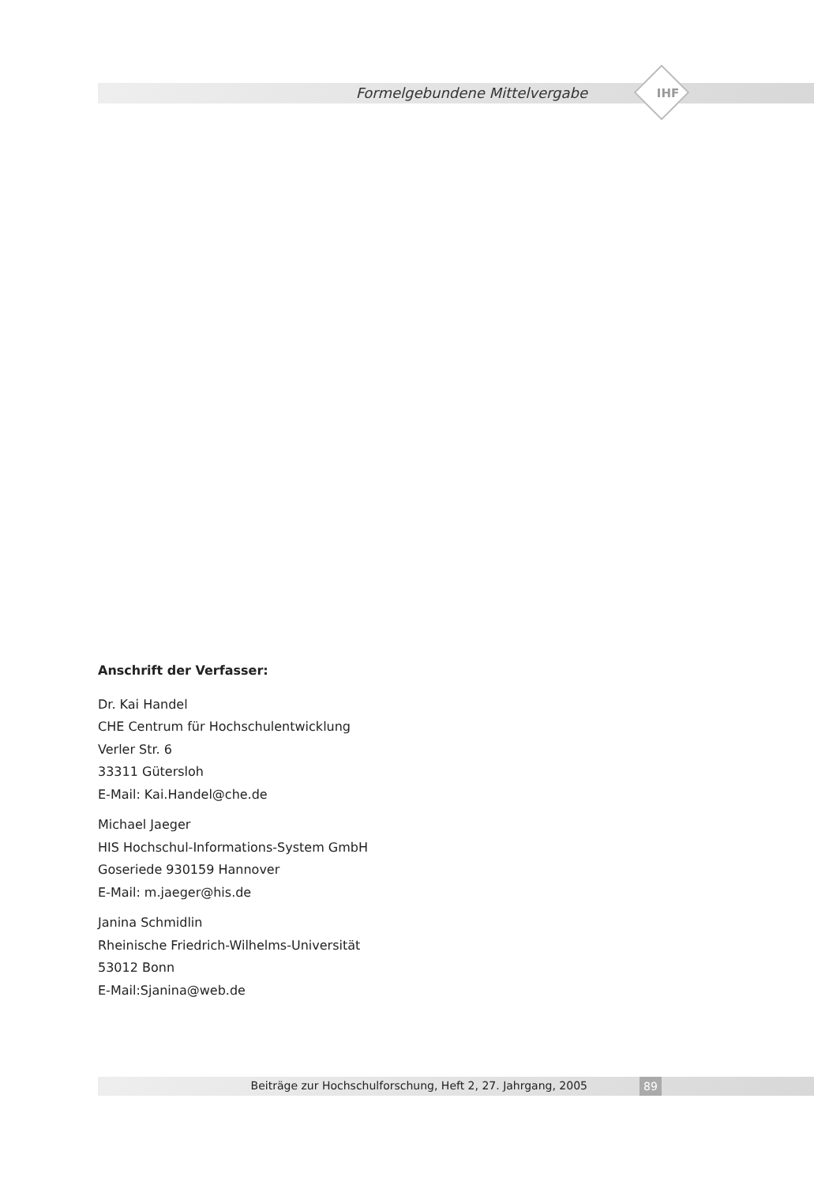Formelgebundene Mittelvergabe IHF
Anschrift der Verfasser:
Dr. Kai Handel
CHE Centrum für Hochschulentwicklung
Verler Str. 6
33311 Gütersloh
E-Mail: Kai.Handel@che.de
Michael Jaeger
HIS Hochschul-Informations-System GmbH
Goseriede 930159 Hannover
E-Mail: m.jaeger@his.de
Janina Schmidlin
Rheinische Friedrich-Wilhelms-Universität
53012 Bonn
E-Mail:Sjanina@web.de
Beiträge zur Hochschulforschung, Heft 2, 27. Jahrgang, 2005 89